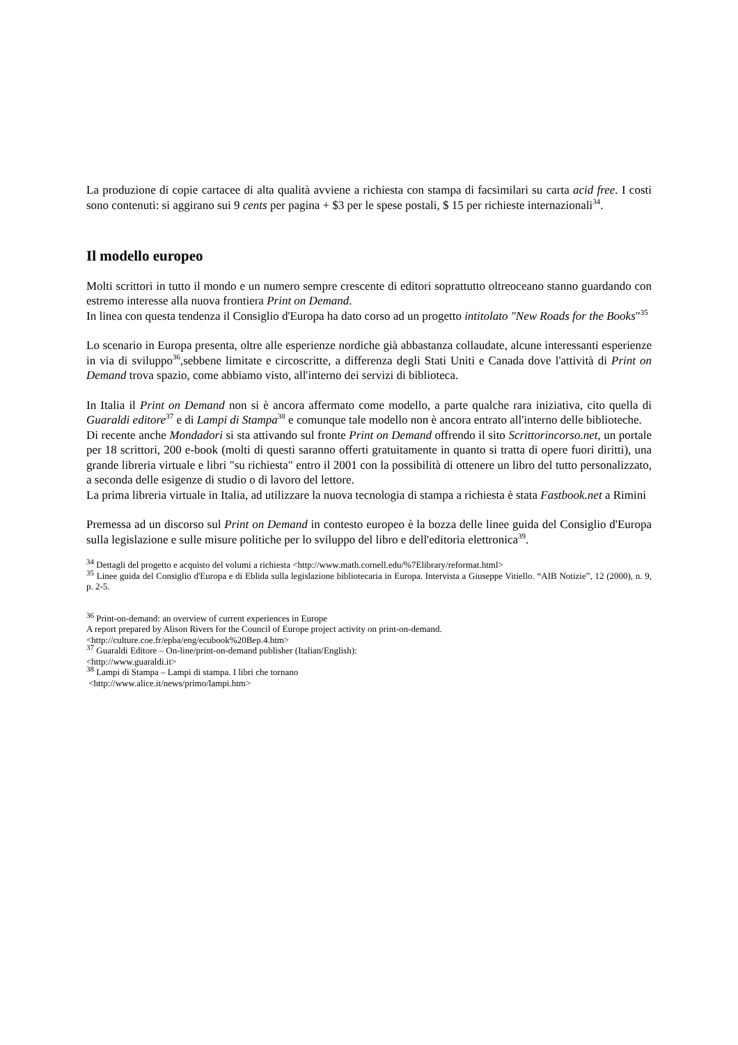La produzione di copie cartacee di alta qualità avviene a richiesta con stampa di facsimilari su carta acid free. I costi sono contenuti: si aggirano sui 9 cents per pagina + $3 per le spese postali, $ 15 per richieste internazionali<sup>34</sup>.
Il modello europeo
Molti scrittori in tutto il mondo e un numero sempre crescente di editori soprattutto oltreoceano stanno guardando con estremo interesse alla nuova frontiera Print on Demand.
In linea con questa tendenza il Consiglio d'Europa ha dato corso ad un progetto intitolato "New Roads for the Books"<sup>35</sup>
Lo scenario in Europa presenta, oltre alle esperienze nordiche già abbastanza collaudate, alcune interessanti esperienze in via di sviluppo<sup>36</sup>,sebbene limitate e circoscritte, a differenza degli Stati Uniti e Canada dove l'attività di Print on Demand trova spazio, come abbiamo visto, all'interno dei servizi di biblioteca.
In Italia il Print on Demand non si è ancora affermato come modello, a parte qualche rara iniziativa, cito quella di Guaraldi editore<sup>37</sup> e di Lampi di Stampa<sup>38</sup> e comunque tale modello non è ancora entrato all'interno delle biblioteche.
Di recente anche Mondadori si sta attivando sul fronte Print on Demand offrendo il sito Scrittorincorso.net, un portale per 18 scrittori, 200 e-book (molti di questi saranno offerti gratuitamente in quanto si tratta di opere fuori diritti), una grande libreria virtuale e libri "su richiesta" entro il 2001 con la possibilità di ottenere un libro del tutto personalizzato, a seconda delle esigenze di studio o di lavoro del lettore.
La prima libreria virtuale in Italia, ad utilizzare la nuova tecnologia di stampa a richiesta è stata Fastbook.net a Rimini
Premessa ad un discorso sul Print on Demand in contesto europeo è la bozza delle linee guida del Consiglio d'Europa sulla legislazione e sulle misure politiche per lo sviluppo del libro e dell'editoria elettronica<sup>39</sup>.
<sup>34</sup> Dettagli del progetto e acquisto del volumi a richiesta <http://www.math.cornell.edu/%7Elibrary/reformat.html>
<sup>35</sup> Linee guida del Consiglio d'Europa e di Eblida sulla legislazione bibliotecaria in Europa. Intervista a Giuseppe Vitiello. “AIB Notizie”, 12 (2000), n. 9, p. 2-5.
<sup>36</sup> Print-on-demand: an overview of current experiences in Europe
A report prepared by Alison Rivers for the Council of Europe project activity on print-on-demand.
<http://culture.coe.fr/epba/eng/ecubook%20Bep.4.htm>
<sup>37</sup> Guaraldi Editore – On-line/print-on-demand publisher (Italian/English):
<http://www.guaraldi.it>
<sup>38</sup> Lampi di Stampa – Lampi di stampa. I libri che tornano
<http://www.alice.it/news/primo/lampi.htm>